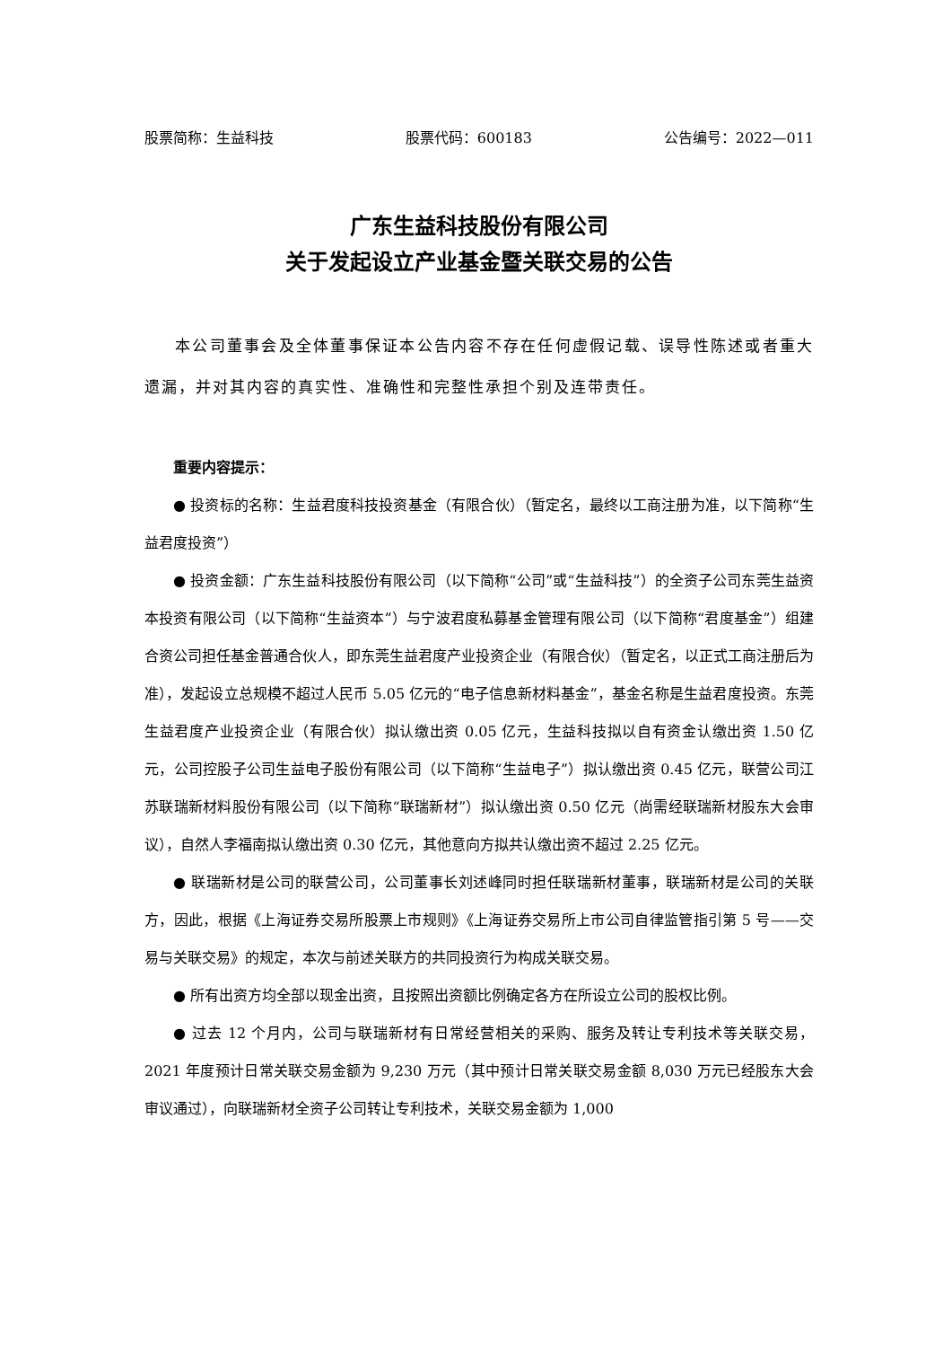股票简称：生益科技 股票代码：600183 公告编号：2022—011
广东生益科技股份有限公司
关于发起设立产业基金暨关联交易的公告
本公司董事会及全体董事保证本公告内容不存在任何虚假记载、误导性陈述或者重大遗漏，并对其内容的真实性、准确性和完整性承担个别及连带责任。
重要内容提示：
● 投资标的名称：生益君度科技投资基金（有限合伙）（暂定名，最终以工商注册为准，以下简称“生益君度投资”）
● 投资金额：广东生益科技股份有限公司（以下简称“公司”或“生益科技”）的全资子公司东莞生益资本投资有限公司（以下简称“生益资本”）与宁波君度私募基金管理有限公司（以下简称“君度基金”）组建合资公司担任基金普通合伙人，即东莞生益君度产业投资企业（有限合伙）（暂定名，以正式工商注册后为准），发起设立总规模不超过人民币 5.05 亿元的“电子信息新材料基金”，基金名称是生益君度投资。东莞生益君度产业投资企业（有限合伙）拟认缴出资 0.05 亿元，生益科技拟以自有资金认缴出资 1.50 亿元，公司控股子公司生益电子股份有限公司（以下简称“生益电子”）拟认缴出资 0.45 亿元，联营公司江苏联瑞新材料股份有限公司（以下简称“联瑞新材”）拟认缴出资 0.50 亿元（尚需经联瑞新材股东大会审议），自然人李福南拟认缴出资 0.30 亿元，其他意向方拟共认缴出资不超过 2.25 亿元。
● 联瑞新材是公司的联营公司，公司董事长刘述峰同时担任联瑞新材董事，联瑞新材是公司的关联方，因此，根据《上海证券交易所股票上市规则》《上海证券交易所上市公司自律监管指引第 5 号——交易与关联交易》的规定，本次与前述关联方的共同投资行为构成关联交易。
● 所有出资方均全部以现金出资，且按照出资额比例确定各方在所设立公司的股权比例。
● 过去 12 个月内，公司与联瑞新材有日常经营相关的采购、服务及转让专利技术等关联交易，2021 年度预计日常关联交易金额为 9,230 万元（其中预计日常关联交易金额 8,030 万元已经股东大会审议通过），向联瑞新材全资子公司转让专利技术，关联交易金额为 1,000